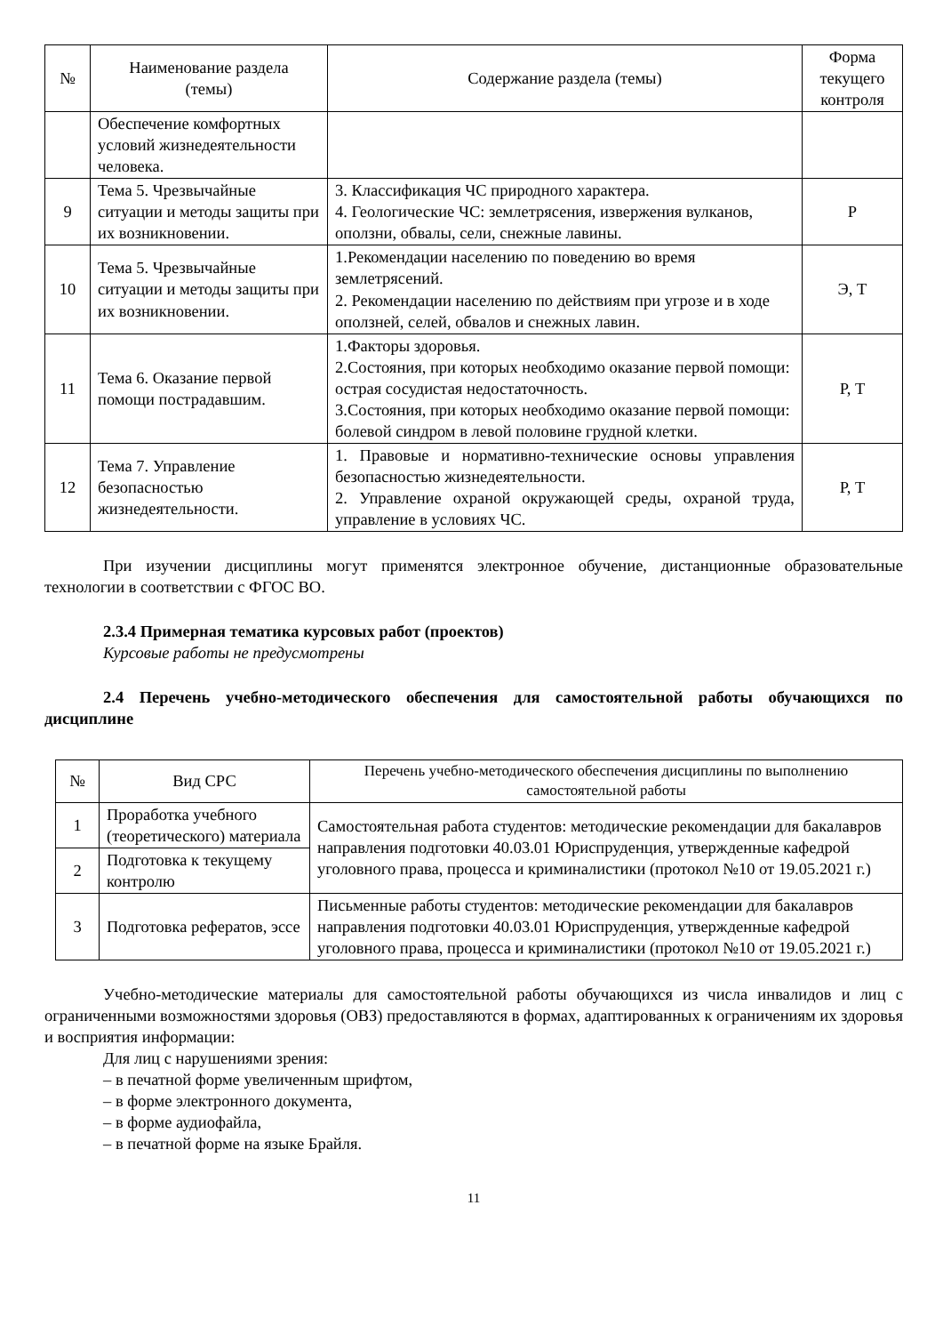| № | Наименование раздела (темы) | Содержание раздела (темы) | Форма текущего контроля |
| --- | --- | --- | --- |
| | Обеспечение комфортных условий жизнедеятельности человека. | | |
| 9 | Тема 5. Чрезвычайные ситуации и методы защиты при их возникновении. | 3. Классификация ЧС природного характера. 4. Геологические ЧС: землетрясения, извержения вулканов, оползни, обвалы, сели, снежные лавины. | Р |
| 10 | Тема 5. Чрезвычайные ситуации и методы защиты при их возникновении. | 1.Рекомендации населению по поведению во время землетрясений. 2. Рекомендации населению по действиям при угрозе и в ходе оползней, селей, обвалов и снежных лавин. | Э, Т |
| 11 | Тема 6. Оказание первой помощи пострадавшим. | 1.Факторы здоровья. 2.Состояния, при которых необходимо оказание первой помощи: острая сосудистая недостаточность. 3.Состояния, при которых необходимо оказание первой помощи: болевой синдром в левой половине грудной клетки. | Р, Т |
| 12 | Тема 7. Управление безопасностью жизнедеятельности. | 1. Правовые и нормативно-технические основы управления безопасностью жизнедеятельности. 2. Управление охраной окружающей среды, охраной труда, управление в условиях ЧС. | Р, Т |
При изучении дисциплины могут применятся электронное обучение, дистанционные образовательные технологии в соответствии с ФГОС ВО.
2.3.4 Примерная тематика курсовых работ (проектов)
Курсовые работы не предусмотрены
2.4 Перечень учебно-методического обеспечения для самостоятельной работы обучающихся по дисциплине
| № | Вид СРС | Перечень учебно-методического обеспечения дисциплины по выполнению самостоятельной работы |
| --- | --- | --- |
| 1 | Проработка учебного (теоретического) материала | Самостоятельная работа студентов: методические рекомендации для бакалавров направления подготовки 40.03.01 Юриспруденция, утвержденные кафедрой уголовного права, процесса и криминалистики (протокол №10 от 19.05.2021 г.) |
| 2 | Подготовка к текущему контролю | |
| 3 | Подготовка рефератов, эссе | Письменные работы студентов: методические рекомендации для бакалавров направления подготовки 40.03.01 Юриспруденция, утвержденные кафедрой уголовного права, процесса и криминалистики (протокол №10 от 19.05.2021 г.) |
Учебно-методические материалы для самостоятельной работы обучающихся из числа инвалидов и лиц с ограниченными возможностями здоровья (ОВЗ) предоставляются в формах, адаптированных к ограничениям их здоровья и восприятия информации:
Для лиц с нарушениями зрения:
– в печатной форме увеличенным шрифтом,
– в форме электронного документа,
– в форме аудиофайла,
– в печатной форме на языке Брайля.
11